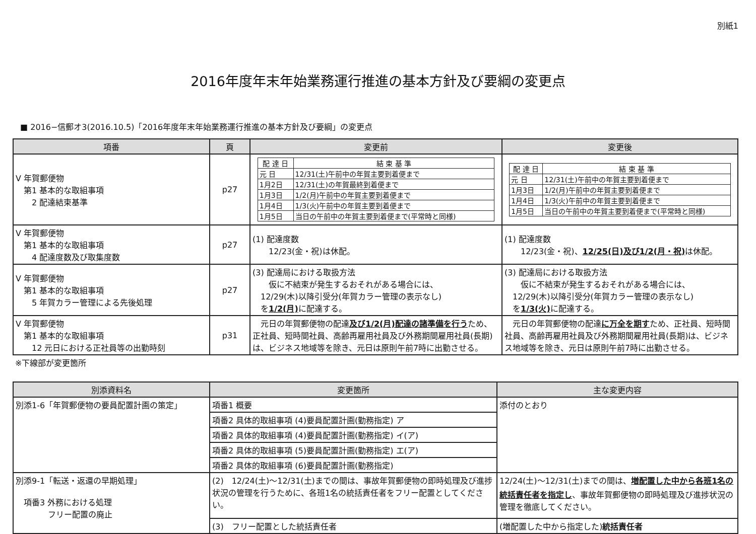別紙1
2016年度年末年始業務運行推進の基本方針及び要綱の変更点
■ 2016−信郵オ3(2016.10.5)「2016年度年末年始業務運行推進の基本方針及び要綱」の変更点
| 項番 | 頁 | 変更前 | 変更後 |
| --- | --- | --- | --- |
| V 年賀郵便物 第1 基本的な取組事項 2 配達結束基準 | p27 | / 配 達 日 / 結 束 基 準 / / --- / --- / / 元 日 / 12/31(土)午前中の年賀主要到着便まで / / 1月2日 / 12/31(土)の年賀最終到着便まで / / 1月3日 / 1/2(月)午前中の年賀主要到着便まで / / 1月4日 / 1/3(火)午前中の年賀主要到着便まで / / 1月5日 / 当日の午前中の年賀主要到着便まで(平常時と同様) / | / 配 達 日 / 結 束 基 準 / / --- / --- / / 元 日 / 12/31(土)午前中の年賀主要到着便まで / / 1月3日 / 1/2(月)午前中の年賀主要到着便まで / / 1月4日 / 1/3(火)午前中の年賀主要到着便まで / / 1月5日 / 当日の午前中の年賀主要到着便まで(平常時と同様) / |
| V 年賀郵便物 第1 基本的な取組事項 4 配達度数及び取集度数 | p27 | (1) 配達度数 12/23(金・祝)は休配。 | (1) 配達度数 12/23(金・祝)、 12/25(日)及び1/2(月・祝) は休配。 |
| V 年賀郵便物 第1 基本的な取組事項 5 年賀カラー管理による先後処理 | p27 | (3) 配達局における取扱方法 仮に不結束が発生するおそれがある場合には、 12/29(木)以降引受分(年賀カラー管理の表示なし) を 1/2(月) に配達する。 | (3) 配達局における取扱方法 仮に不結束が発生するおそれがある場合には、 12/29(木)以降引受分(年賀カラー管理の表示なし) を 1/3(火) に配達する。 |
| V 年賀郵便物 第1 基本的な取組事項 12 元日における正社員等の出勤時刻 | p31 | 元日の年賀郵便物の配達 及び1/2(月)配達の諸準備を行う ため、正社員、短時間社員、高齢再雇用社員及び外務期間雇用社員(長期)は、ビジネス地域等を除き、元日は原則午前7時に出勤させる。 | 元日の年賀郵便物の配達 に万全を期す ため、正社員、短時間社員、高齢再雇用社員及び外務期間雇用社員(長期)は、ビジネス地域等を除き、元日は原則午前7時に出勤させる。 |
※下線部が変更箇所
| 別添資料名 | 変更箇所 | 主な変更内容 |
| --- | --- | --- |
| 別添1-6「年賀郵便物の要員配置計画の策定」 | 項番1 概要 | 添付のとおり |
| | 項番2 具体的取組事項 (4)要員配置計画(勤務指定) ア | |
| | 項番2 具体的取組事項 (4)要員配置計画(勤務指定) イ(ア) | |
| | 項番2 具体的取組事項 (5)要員配置計画(勤務指定) エ(ア) | |
| | 項番2 具体的取組事項 (6)要員配置計画(勤務指定) | |
| 別添9-1「転送・返還の早期処理」 項番3 外務における処理 フリー配置の廃止 | (2) 12/24(土)～12/31(土)までの間は、事故年賀郵便物の即時処理及び進捗状況の管理を行うために、各班1名の統括責任者をフリー配置としてください。 | 12/24(土)～12/31(土)までの間は、 増配置した中から各班1名の統括責任者を指定し 、事故年賀郵便物の即時処理及び進捗状況の管理を徹底してください。 |
| | (3) フリー配置とした統括責任者 | (増配置した中から指定した) 統括責任者 |